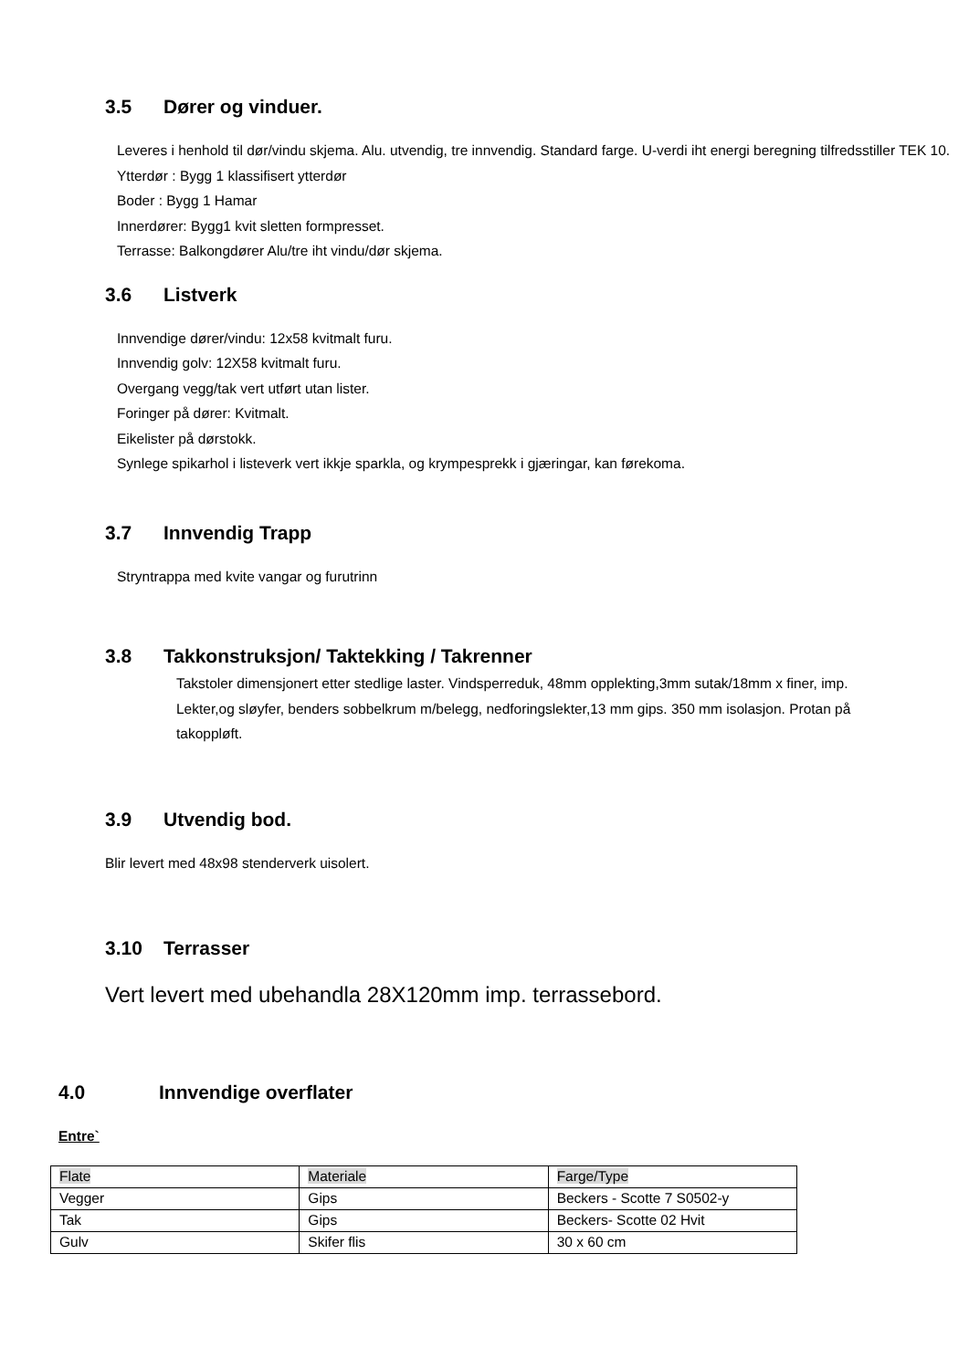3.5 Dører og vinduer.
Leveres i henhold til dør/vindu skjema. Alu. utvendig, tre innvendig. Standard farge. U-verdi iht energi beregning tilfredsstiller TEK 10.
Ytterdør : Bygg 1 klassifisert ytterdør
Boder : Bygg 1 Hamar
Innerdører: Bygg1 kvit sletten formpresset.
Terrasse: Balkongdører Alu/tre iht vindu/dør skjema.
3.6 Listverk
Innvendige dører/vindu: 12x58 kvitmalt furu.
Innvendig golv: 12X58 kvitmalt furu.
Overgang vegg/tak vert utført utan lister.
Foringer på dører: Kvitmalt.
Eikelister på dørstokk.
Synlege spikarhol i listeverk vert ikkje sparkla, og krympesprekk i gjæringar, kan førekoma.
3.7 Innvendig Trapp
Stryntrappa med kvite vangar og furutrinn
3.8 Takkonstruksjon/ Taktekking / Takrenner
Takstoler dimensjonert etter stedlige laster. Vindsperreduk, 48mm opplekting,3mm sutak/18mm x finer, imp. Lekter,og sløyfer, benders sobbelkrum m/belegg, nedforingslekter,13 mm gips. 350 mm isolasjon. Protan på takoppløft.
3.9 Utvendig bod.
Blir levert med 48x98 stenderverk uisolert.
3.10 Terrasser
Vert levert med ubehandla 28X120mm imp. terrassebord.
4.0 Innvendige overflater
Entre`
| Flate | Materiale | Farge/Type |
| Vegger | Gips | Beckers - Scotte 7 S0502-y |
| Tak | Gips | Beckers- Scotte 02 Hvit |
| Gulv | Skifer flis | 30 x 60 cm |